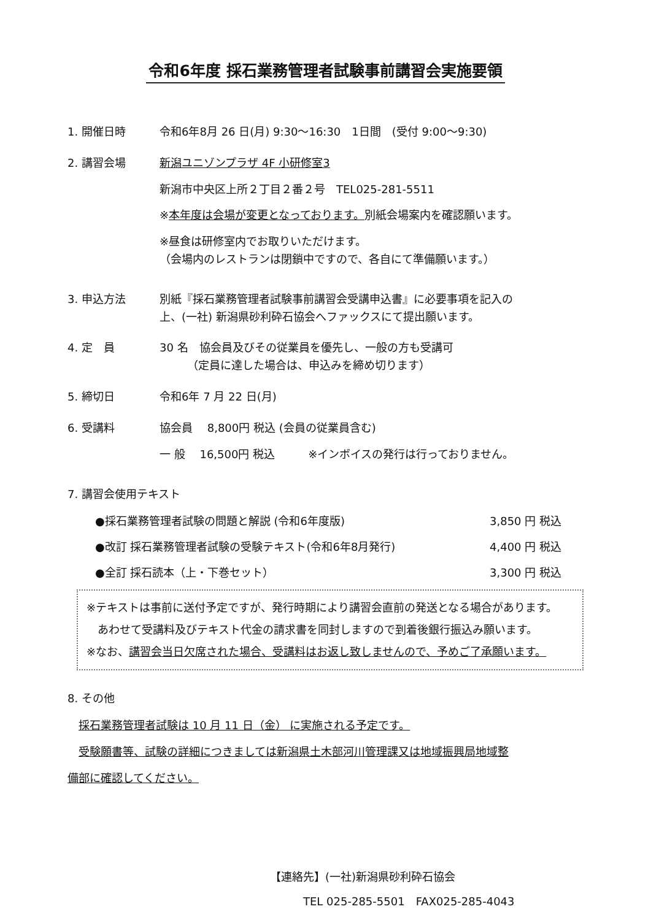令和6年度 採石業務管理者試験事前講習会実施要領
1. 開催日時 令和6年8月 26 日(月) 9:30～16:30　1日間　(受付 9:00～9:30)
2. 講習会場 新潟ユニゾンプラザ 4F 小研修室3
新潟市中央区上所２丁目２番２号　TEL025-281-5511
※本年度は会場が変更となっております。別紙会場案内を確認願います。
※昼食は研修室内でお取りいただけます。
（会場内のレストランは閉鎖中ですので、各自にて準備願います。）
3. 申込方法 別紙『採石業務管理者試験事前講習会受講申込書』に必要事項を記入の
上、(一社) 新潟県砂利砕石協会へファックスにて提出願います。
4. 定　員 30 名　協会員及びその従業員を優先し、一般の方も受講可
　　　（定員に達した場合は、申込みを締め切ります）
5. 締切日 令和6年 7 月 22 日(月)
6. 受講料 協会員　 8,800円 税込 (会員の従業員含む)
一 般　 16,500円 税込　　　※インボイスの発行は行っておりません。
7. 講習会使用テキスト
●採石業務管理者試験の問題と解説 (令和6年度版) 3,850 円 税込
●改訂 採石業務管理者試験の受験テキスト(令和6年8月発行) 4,400 円 税込
●全訂 採石読本（上・下巻セット） 3,300 円 税込
※テキストは事前に送付予定ですが、発行時期により講習会直前の発送となる場合があります。
　あわせて受講料及びテキスト代金の請求書を同封しますので到着後銀行振込み願います。
※なお、講習会当日欠席された場合、受講料はお返し致しませんので、予めご了承願います。
8. その他
　採石業務管理者試験は 10 月 11 日（金） に実施される予定です。
　受験願書等、試験の詳細につきましては新潟県土木部河川管理課又は地域振興局地域整
備部に確認してください。
【連絡先】(一社)新潟県砂利砕石協会
　　　TEL 025-285-5501　FAX025-285-4043